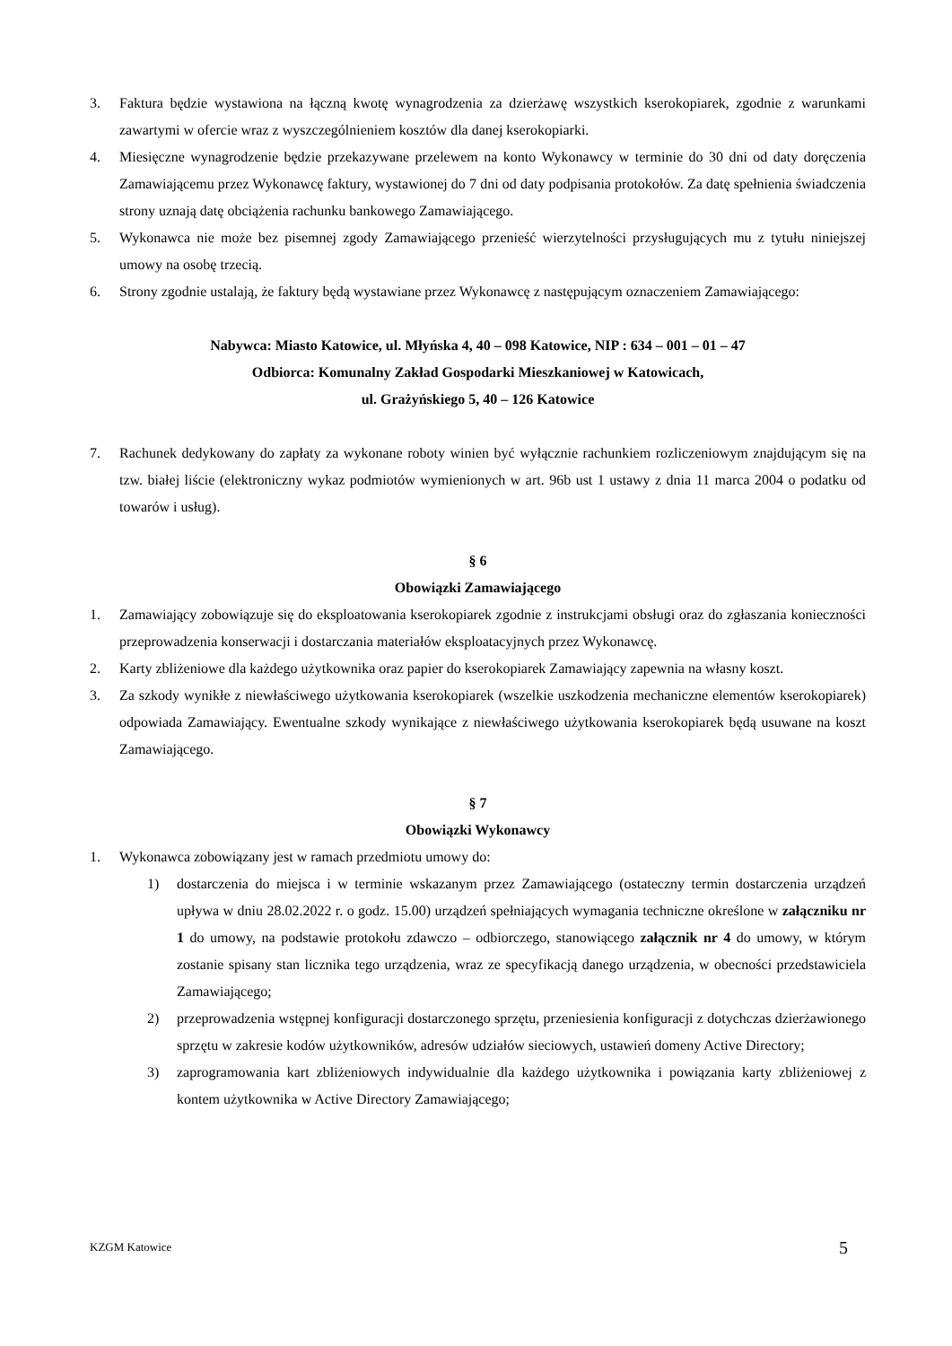3. Faktura będzie wystawiona na łączną kwotę wynagrodzenia za dzierżawę wszystkich kserokopiarek, zgodnie z warunkami zawartymi w ofercie wraz z wyszczególnieniem kosztów dla danej kserokopiarki.
4. Miesięczne wynagrodzenie będzie przekazywane przelewem na konto Wykonawcy w terminie do 30 dni od daty doręczenia Zamawiającemu przez Wykonawcę faktury, wystawionej do 7 dni od daty podpisania protokołów. Za datę spełnienia świadczenia strony uznają datę obciążenia rachunku bankowego Zamawiającego.
5. Wykonawca nie może bez pisemnej zgody Zamawiającego przenieść wierzytelności przysługujących mu z tytułu niniejszej umowy na osobę trzecią.
6. Strony zgodnie ustalają, że faktury będą wystawiane przez Wykonawcę z następującym oznaczeniem Zamawiającego:
Nabywca: Miasto Katowice, ul. Młyńska 4, 40 – 098 Katowice, NIP : 634 – 001 – 01 – 47
Odbiorca: Komunalny Zakład Gospodarki Mieszkaniowej w Katowicach,
ul. Grażyńskiego 5, 40 – 126 Katowice
7. Rachunek dedykowany do zapłaty za wykonane roboty winien być wyłącznie rachunkiem rozliczeniowym znajdującym się na tzw. białej liście (elektroniczny wykaz podmiotów wymienionych w art. 96b ust 1 ustawy z dnia 11 marca 2004 o podatku od towarów i usług).
§ 6
Obowiązki Zamawiającego
1. Zamawiający zobowiązuje się do eksploatowania kserokopiarek zgodnie z instrukcjami obsługi oraz do zgłaszania konieczności przeprowadzenia konserwacji i dostarczania materiałów eksploatacyjnych przez Wykonawcę.
2. Karty zbliżeniowe dla każdego użytkownika oraz papier do kserokopiarek Zamawiający zapewnia na własny koszt.
3. Za szkody wynikłe z niewłaściwego użytkowania kserokopiarek (wszelkie uszkodzenia mechaniczne elementów kserokopiarek) odpowiada Zamawiający. Ewentualne szkody wynikające z niewłaściwego użytkowania kserokopiarek będą usuwane na koszt Zamawiającego.
§ 7
Obowiązki Wykonawcy
1. Wykonawca zobowiązany jest w ramach przedmiotu umowy do:
1) dostarczenia do miejsca i w terminie wskazanym przez Zamawiającego (ostateczny termin dostarczenia urządzeń upływa w dniu 28.02.2022 r. o godz. 15.00) urządzeń spełniających wymagania techniczne określone w załączniku nr 1 do umowy, na podstawie protokołu zdawczo – odbiorczego, stanowiącego załącznik nr 4 do umowy, w którym zostanie spisany stan licznika tego urządzenia, wraz ze specyfikacją danego urządzenia, w obecności przedstawiciela Zamawiającego;
2) przeprowadzenia wstępnej konfiguracji dostarczonego sprzętu, przeniesienia konfiguracji z dotychczas dzierżawionego sprzętu w zakresie kodów użytkowników, adresów udziałów sieciowych, ustawień domeny Active Directory;
3) zaprogramowania kart zbliżeniowych indywidualnie dla każdego użytkownika i powiązania karty zbliżeniowej z kontem użytkownika w Active Directory Zamawiającego;
KZGM Katowice 5